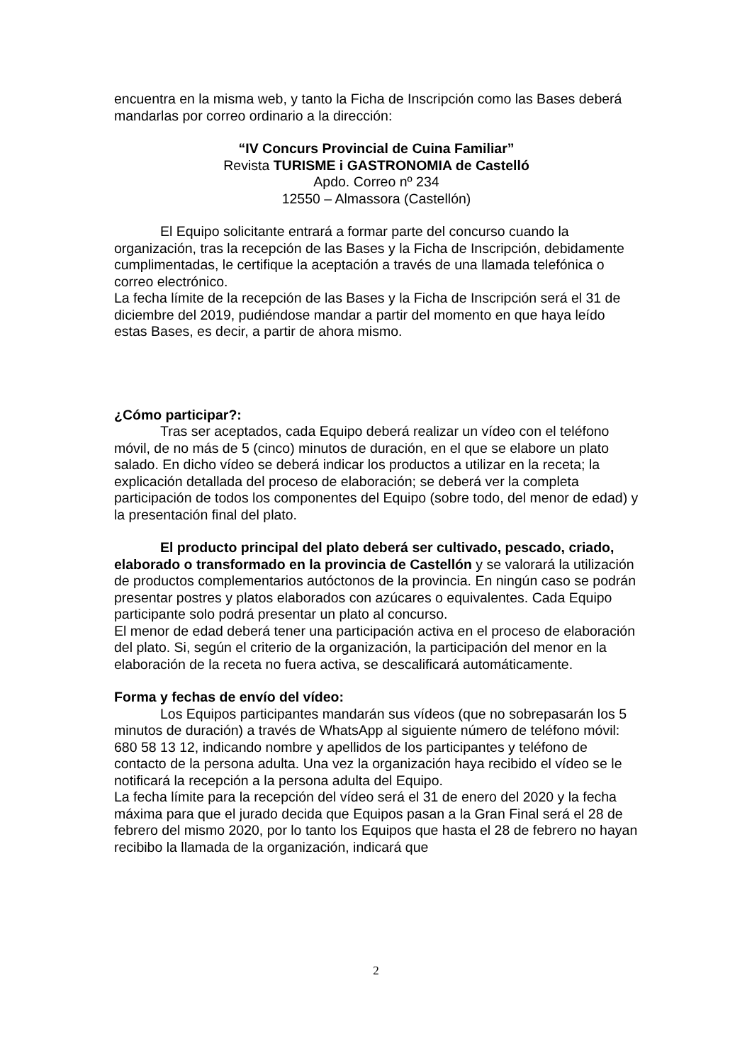encuentra en la misma web, y tanto la Ficha de Inscripción como las Bases deberá mandarlas por correo ordinario a la dirección:
“IV Concurs Provincial de Cuina Familiar”
Revista TURISME i GASTRONOMIA de Castelló
Apdo. Correo nº 234
12550 – Almassora (Castellón)
El Equipo solicitante entrará a formar parte del concurso cuando la organización, tras la recepción de las Bases y la Ficha de Inscripción, debidamente cumplimentadas, le certifique la aceptación a través de una llamada telefónica o correo electrónico.
La fecha límite de la recepción de las Bases y la Ficha de Inscripción será el 31 de diciembre del 2019, pudiéndose mandar a partir del momento en que haya leído estas Bases, es decir, a partir de ahora mismo.
¿Cómo participar?:
Tras ser aceptados, cada Equipo deberá realizar un vídeo con el teléfono móvil, de no más de 5 (cinco) minutos de duración, en el que se elabore un plato salado. En dicho vídeo se deberá indicar los productos a utilizar en la receta; la explicación detallada del proceso de elaboración; se deberá ver la completa participación de todos los componentes del Equipo (sobre todo, del menor de edad) y la presentación final del plato.
El producto principal del plato deberá ser cultivado, pescado, criado, elaborado o transformado en la provincia de Castellón y se valorará la utilización de productos complementarios autóctonos de la provincia. En ningún caso se podrán presentar postres y platos elaborados con azúcares o equivalentes. Cada Equipo participante solo podrá presentar un plato al concurso.
El menor de edad deberá tener una participación activa en el proceso de elaboración del plato. Si, según el criterio de la organización, la participación del menor en la elaboración de la receta no fuera activa, se descalificará automáticamente.
Forma y fechas de envío del vídeo:
Los Equipos participantes mandarán sus vídeos (que no sobrepasarán los 5 minutos de duración) a través de WhatsApp al siguiente número de teléfono móvil: 680 58 13 12, indicando nombre y apellidos de los participantes y teléfono de contacto de la persona adulta. Una vez la organización haya recibido el vídeo se le notificará la recepción a la persona adulta del Equipo.
La fecha límite para la recepción del vídeo será el 31 de enero del 2020 y la fecha máxima para que el jurado decida que Equipos pasan a la Gran Final será el 28 de febrero del mismo 2020, por lo tanto los Equipos que hasta el 28 de febrero no hayan recibibo la llamada de la organización, indicará que
2